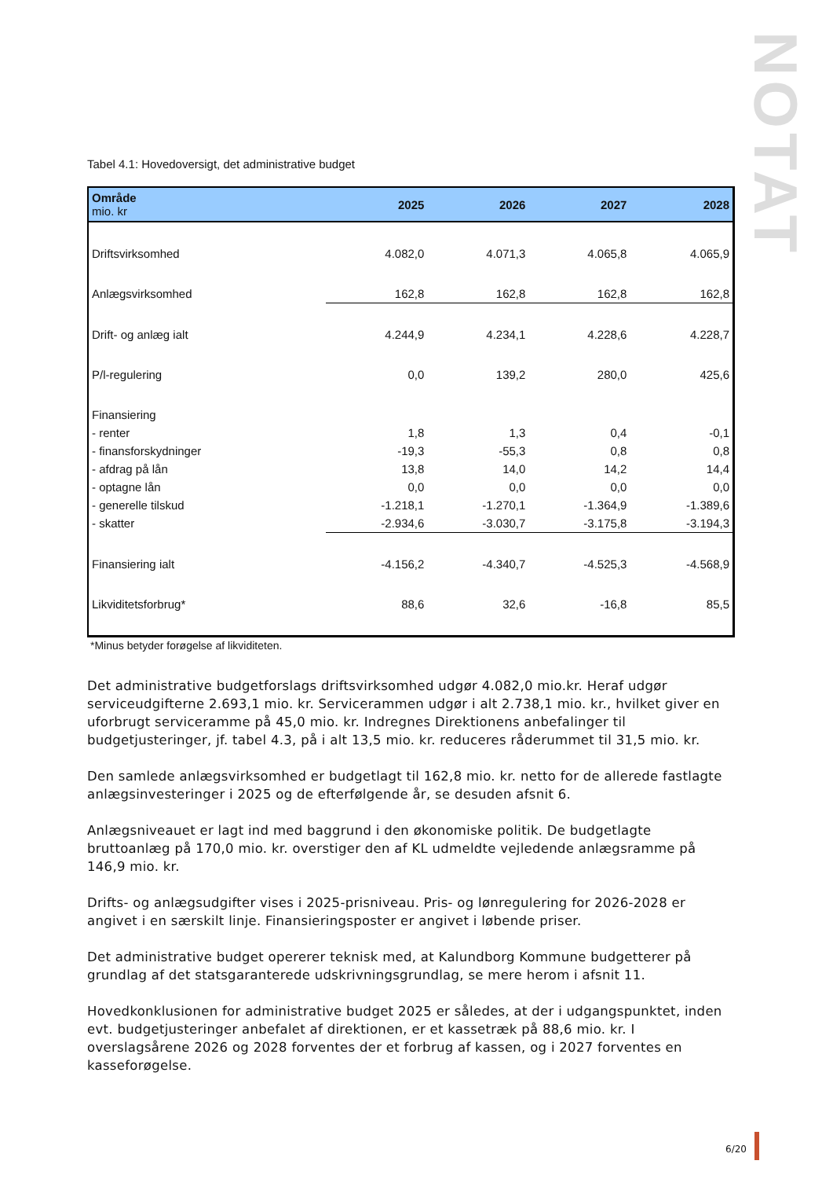NOTAT
Tabel 4.1: Hovedoversigt, det administrative budget
| Område mio. kr | 2025 | 2026 | 2027 | 2028 |
| --- | --- | --- | --- | --- |
| Driftsvirksomhed | 4.082,0 | 4.071,3 | 4.065,8 | 4.065,9 |
| Anlægsvirksomhed | 162,8 | 162,8 | 162,8 | 162,8 |
| Drift- og anlæg ialt | 4.244,9 | 4.234,1 | 4.228,6 | 4.228,7 |
| P/l-regulering | 0,0 | 139,2 | 280,0 | 425,6 |
| Finansiering | | | | |
| - renter | 1,8 | 1,3 | 0,4 | -0,1 |
| - finansforskydninger | -19,3 | -55,3 | 0,8 | 0,8 |
| - afdrag på lån | 13,8 | 14,0 | 14,2 | 14,4 |
| - optagne lån | 0,0 | 0,0 | 0,0 | 0,0 |
| - generelle tilskud | -1.218,1 | -1.270,1 | -1.364,9 | -1.389,6 |
| - skatter | -2.934,6 | -3.030,7 | -3.175,8 | -3.194,3 |
| Finansiering ialt | -4.156,2 | -4.340,7 | -4.525,3 | -4.568,9 |
| Likviditetsforbrug* | 88,6 | 32,6 | -16,8 | 85,5 |
*Minus betyder forøgelse af likviditeten.
Det administrative budgetforslags driftsvirksomhed udgør 4.082,0 mio.kr. Heraf udgør serviceudgifterne 2.693,1 mio. kr. Servicerammen udgør i alt 2.738,1 mio. kr., hvilket giver en uforbrugt serviceramme på 45,0 mio. kr. Indregnes Direktionens anbefalinger til budgetjusteringer, jf. tabel 4.3, på i alt 13,5 mio. kr. reduceres råderummet til 31,5 mio. kr.
Den samlede anlægsvirksomhed er budgetlagt til 162,8 mio. kr. netto for de allerede fastlagte anlægsinvesteringer i 2025 og de efterfølgende år, se desuden afsnit 6.
Anlægsniveauet er lagt ind med baggrund i den økonomiske politik. De budgetlagte bruttoanlæg på 170,0 mio. kr. overstiger den af KL udmeldte vejledende anlægsramme på 146,9 mio. kr.
Drifts- og anlægsudgifter vises i 2025-prisniveau. Pris- og lønregulering for 2026-2028 er angivet i en særskilt linje. Finansieringsposter er angivet i løbende priser.
Det administrative budget opererer teknisk med, at Kalundborg Kommune budgetterer på grundlag af det statsgaranterede udskrivningsgrundlag, se mere herom i afsnit 11.
Hovedkonklusionen for administrative budget 2025 er således, at der i udgangspunktet, inden evt. budgetjusteringer anbefalet af direktionen, er et kassetræk på 88,6 mio. kr. I overslagsårene 2026 og 2028 forventes der et forbrug af kassen, og i 2027 forventes en kasseforøgelse.
6/20